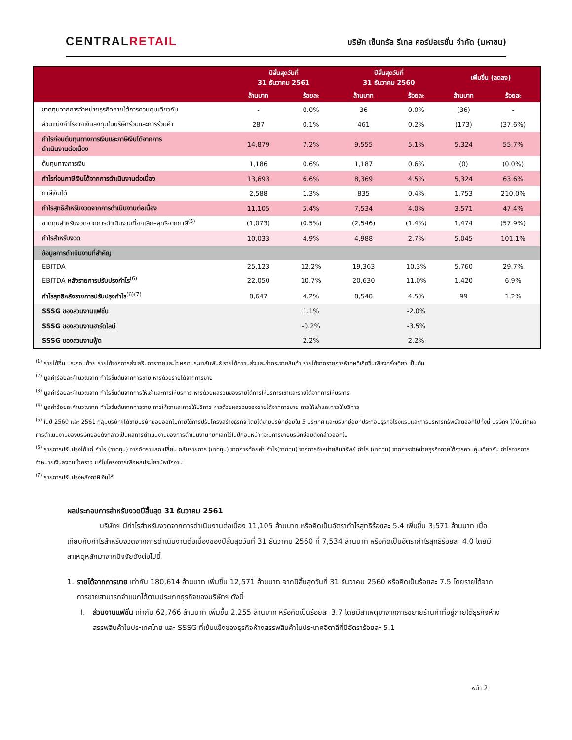CENTRALRETAIL
บริษัท เซ็นทรัล รีเทล คอร์ปอเรชั่น จำกัด (มหาชน)
| | ปีสิ้นสุดวันที่ 31 ธันวาคม 2561 | | ปีสิ้นสุดวันที่ 31 ธันวาคม 2560 | | เพิ่มขึ้น (ลดลง) | |
| --- | --- | --- | --- | --- | --- | --- |
| | ล้านบาท | ร้อยละ | ล้านบาท | ร้อยละ | ล้านบาท | ร้อยละ |
| ขาดทุนจากการจำหน่ายธุรกิจภายใต้การควบคุมเดียวกัน | - | 0.0% | 36 | 0.0% | (36) | - |
| ส่วนแบ่งกำไรจากเงินลงทุนในบริษัทร่วมและการร่วมค้า | 287 | 0.1% | 461 | 0.2% | (173) | (37.6%) |
| กำไรก่อนต้นทุนทางการเงินและภาษีเงินได้จากการ ดำเนินงานต่อเนื่อง | 14,879 | 7.2% | 9,555 | 5.1% | 5,324 | 55.7% |
| ต้นทุนทางการเงิน | 1,186 | 0.6% | 1,187 | 0.6% | (0) | (0.0%) |
| กำไรก่อนภาษีเงินได้จากการดำเนินงานต่อเนื่อง | 13,693 | 6.6% | 8,369 | 4.5% | 5,324 | 63.6% |
| ภาษีเงินได้ | 2,588 | 1.3% | 835 | 0.4% | 1,753 | 210.0% |
| กำไรสุทธิสำหรับงวดจากการดำเนินงานต่อเนื่อง | 11,105 | 5.4% | 7,534 | 4.0% | 3,571 | 47.4% |
| ขาดทุนสำหรับงวดจากการดำเนินงานที่ยกเลิก–สุทธิจากภาษี<sup>(5)</sup> | (1,073) | (0.5%) | (2,546) | (1.4%) | 1,474 | (57.9%) |
| กำไรสำหรับงวด | 10,033 | 4.9% | 4,988 | 2.7% | 5,045 | 101.1% |
| ข้อมูลการดำเนินงานที่สำคัญ | | | | | | |
| EBITDA | 25,123 | 12.2% | 19,363 | 10.3% | 5,760 | 29.7% |
| EBITDA หลังรายการปรับปรุงกำไร<sup>(6)</sup> | 22,050 | 10.7% | 20,630 | 11.0% | 1,420 | 6.9% |
| กำไรสุทธิหลังรายการปรับปรุงกำไร<sup>(6)(7)</sup> | 8,647 | 4.2% | 8,548 | 4.5% | 99 | 1.2% |
| SSSG ของส่วนงานแฟชั่น | | 1.1% | | -2.0% | | |
| SSSG ของส่วนงานฮาร์ดไลน์ | | -0.2% | | -3.5% | | |
| SSSG ของส่วนงานฟู้ด | | 2.2% | | 2.2% | | |
<sup>(1)</sup> รายได้อื่น ประกอบด้วย รายได้จากการส่งเสริมการขายและโฆษณาประชาสัมพันธ์ รายได้ค่าขนส่งและค่ากระจายสินค้า รายได้จากรายการพิเศษที่เกิดขึ้นเพียงครั้งเดียว เป็นต้น
<sup>(2)</sup> มูลค่าร้อยละคำนวณจาก กำไรขั้นต้นจากการขาย หารด้วยรายได้จากการขาย
<sup>(3)</sup> มูลค่าร้อยละคำนวณจาก กำไรขั้นต้นจากการให้เช่าและการให้บริการ หารด้วยผลรวมของรายได้การให้บริการเช่าและรายได้จากการให้บริการ
<sup>(4)</sup> มูลค่าร้อยละคำนวณจาก กำไรขั้นต้นจากการขาย การให้เช่าและการให้บริการ หารด้วยผลรวมของรายได้จากการขาย การให้เช่าและการให้บริการ
<sup>(5)</sup> ในปี 2560 และ 2561 กลุ่มบริษัทฯได้ขายบริษัทย่อยออกไปภายใต้การปรับโครงสร้างธุรกิจ โดยได้ขายบริษัทย่อยใน 5 ประเทศ และบริษัทย่อยที่ประกอบธุรกิจโรงแรมและการบริหารทรัพย์สินออกไปทั้งนี้ บริษัทฯ ได้บันทึกผลการดำเนินงานของบริษัทย่อยดังกล่าวเป็นผลการดำเนินงานของการดำเนินงานที่ยกเลิกไว้ในปีก่อนหน้าที่จะมีการขายบริษัทย่อยดังกล่าวออกไป
<sup>(6)</sup> รายการปรับปรุงได้แก่ กำไร (ขาดทุน) จากอัตราแลกเปลี่ยน กลับรายการ (ขาดทุน) จากการด้อยค่า กำไร(ขาดทุน) จากการจำหน่ายสินทรัพย์ กำไร (ขาดทุน) จากการจำหน่ายธุรกิจภายใต้การควบคุมเดียวกัน กำไรจากการจำหน่ายเงินลงทุนชั่วคราว แก้ไขโครงการเพื่อผลประโยชน์พนักงาน
<sup>(7)</sup> รายการปรับปรุงหลังภาษีเงินได้
ผลประกอบการสำหรับงวดปีสิ้นสุด 31 ธันวาคม 2561
บริษัทฯ มีกำไรสำหรับงวดจากการดำเนินงานต่อเนื่อง 11,105 ล้านบาท หรือคิดเป็นอัตรากำไรสุทธิร้อยละ 5.4 เพิ่มขึ้น 3,571 ล้านบาท เมื่อเทียบกับกำไรสำหรับงวดจากการดำเนินงานต่อเนื่องของปีสิ้นสุดวันที่ 31 ธันวาคม 2560 ที่ 7,534 ล้านบาท หรือคิดเป็นอัตรากำไรสุทธิร้อยละ 4.0 โดยมีสาเหตุหลักมาจากปัจจัยดังต่อไปนี้
1. รายได้จากการขาย เท่ากับ 180,614 ล้านบาท เพิ่มขึ้น 12,571 ล้านบาท จากปีสิ้นสุดวันที่ 31 ธันวาคม 2560 หรือคิดเป็นร้อยละ 7.5 โดยรายได้จากการขายสามารถจำแนกได้ตามประเภทธุรกิจของบริษัทฯ ดังนี้
I. ส่วนงานแฟชั่น เท่ากับ 62,766 ล้านบาท เพิ่มขึ้น 2,255 ล้านบาท หรือคิดเป็นร้อยละ 3.7 โดยมีสาเหตุมาจากการขยายร้านค้าที่อยู่ภายใต้ธุรกิจห้างสรรพสินค้าในประเทศไทย และ SSSG ที่เข้มแข็งของธุรกิจห้างสรรพสินค้าในประเทศอิตาลีที่มีอัตราร้อยละ 5.1
หน้า 2